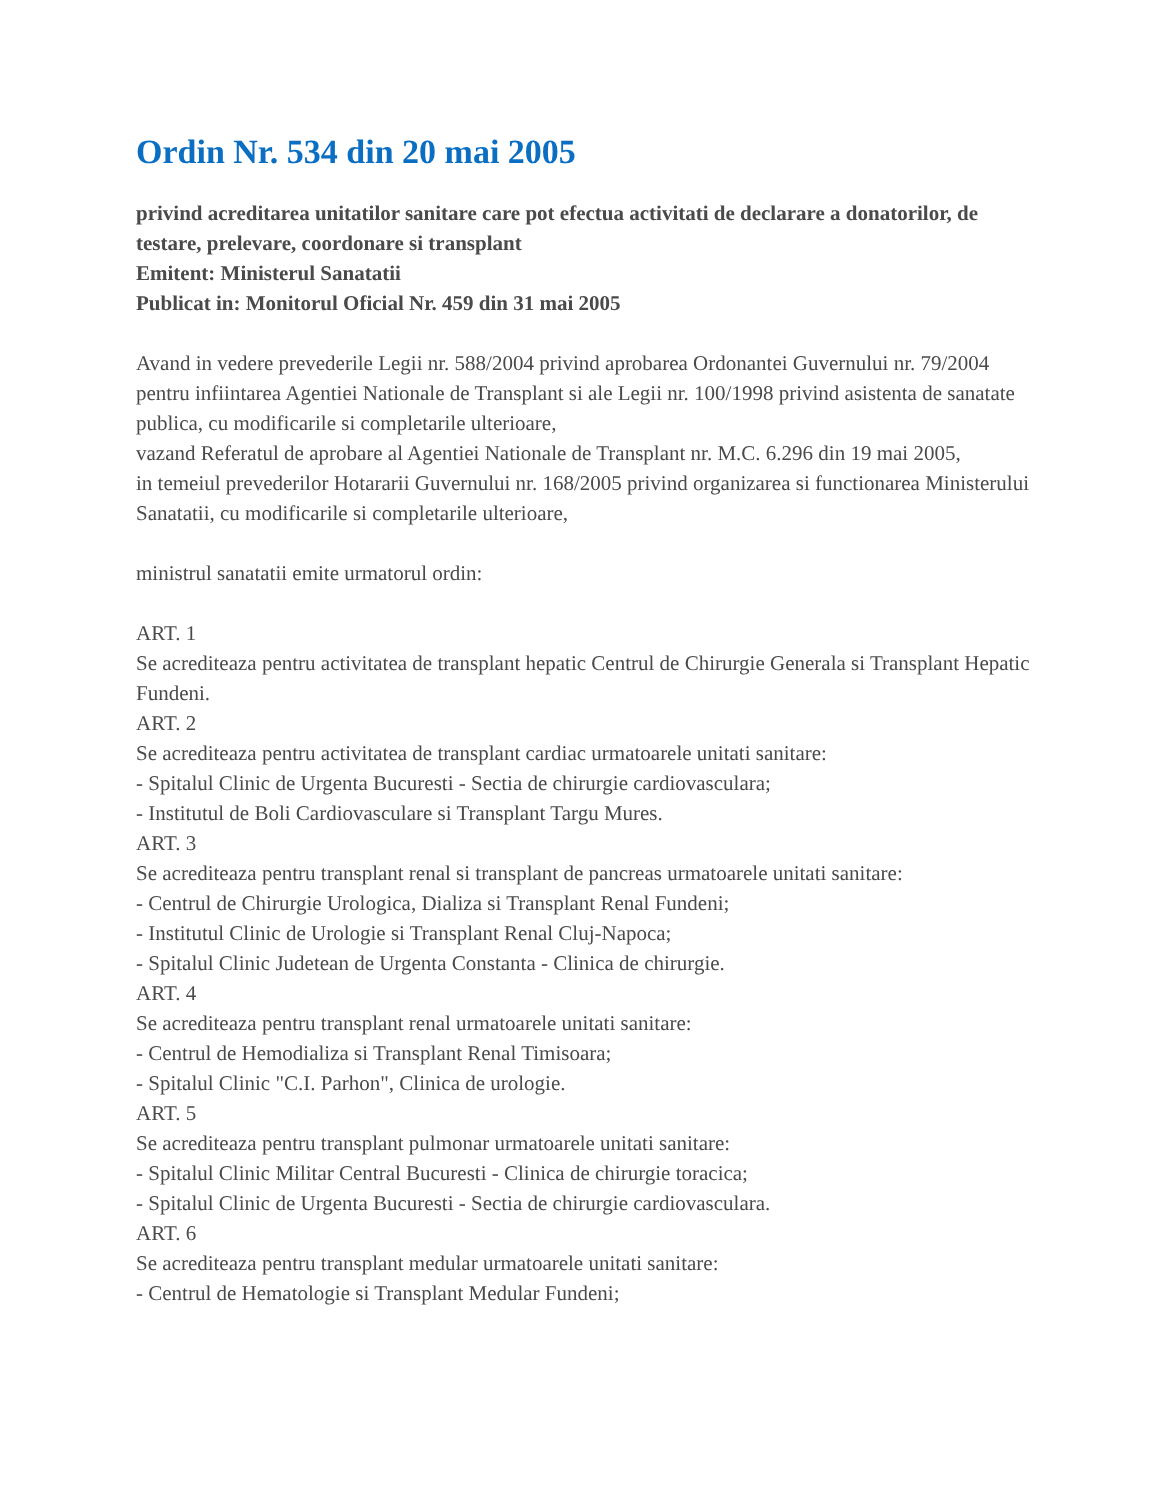Ordin Nr. 534 din 20 mai 2005
privind acreditarea unitatilor sanitare care pot efectua activitati de declarare a donatorilor, de testare, prelevare, coordonare si transplant
Emitent: Ministerul Sanatatii
Publicat in: Monitorul Oficial Nr. 459 din 31 mai 2005
Avand in vedere prevederile Legii nr. 588/2004 privind aprobarea Ordonantei Guvernului nr. 79/2004 pentru infiintarea Agentiei Nationale de Transplant si ale Legii nr. 100/1998 privind asistenta de sanatate publica, cu modificarile si completarile ulterioare,
vazand Referatul de aprobare al Agentiei Nationale de Transplant nr. M.C. 6.296 din 19 mai 2005,
in temeiul prevederilor Hotararii Guvernului nr. 168/2005 privind organizarea si functionarea Ministerului Sanatatii, cu modificarile si completarile ulterioare,
ministrul sanatatii emite urmatorul ordin:
ART. 1
Se acrediteaza pentru activitatea de transplant hepatic Centrul de Chirurgie Generala si Transplant Hepatic Fundeni.
ART. 2
Se acrediteaza pentru activitatea de transplant cardiac urmatoarele unitati sanitare:
- Spitalul Clinic de Urgenta Bucuresti - Sectia de chirurgie cardiovasculara;
- Institutul de Boli Cardiovasculare si Transplant Targu Mures.
ART. 3
Se acrediteaza pentru transplant renal si transplant de pancreas urmatoarele unitati sanitare:
- Centrul de Chirurgie Urologica, Dializa si Transplant Renal Fundeni;
- Institutul Clinic de Urologie si Transplant Renal Cluj-Napoca;
- Spitalul Clinic Judetean de Urgenta Constanta - Clinica de chirurgie.
ART. 4
Se acrediteaza pentru transplant renal urmatoarele unitati sanitare:
- Centrul de Hemodializa si Transplant Renal Timisoara;
- Spitalul Clinic "C.I. Parhon", Clinica de urologie.
ART. 5
Se acrediteaza pentru transplant pulmonar urmatoarele unitati sanitare:
- Spitalul Clinic Militar Central Bucuresti - Clinica de chirurgie toracica;
- Spitalul Clinic de Urgenta Bucuresti - Sectia de chirurgie cardiovasculara.
ART. 6
Se acrediteaza pentru transplant medular urmatoarele unitati sanitare:
- Centrul de Hematologie si Transplant Medular Fundeni;